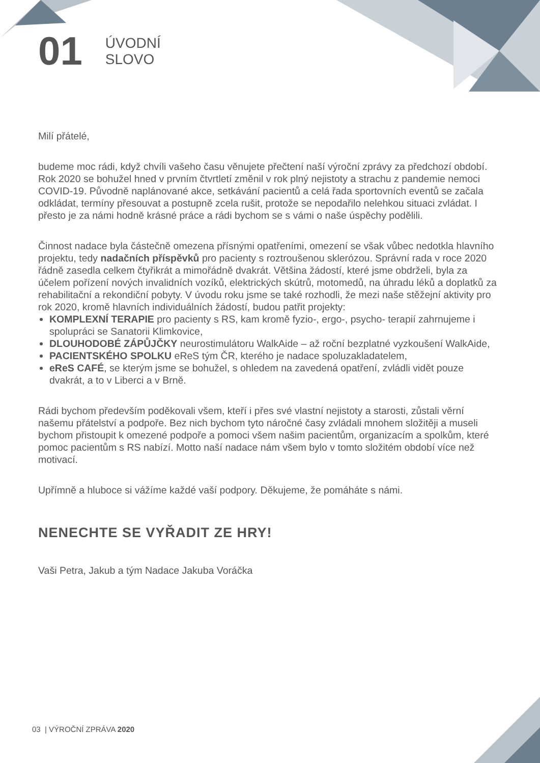01
ÚVODNÍ
SLOVO
Milí přátelé,
budeme moc rádi, když chvíli vašeho času věnujete přečtení naší výroční zprávy za předchozí období. Rok 2020 se bohužel hned v prvním čtvrtletí změnil v rok plný nejistoty a strachu z pandemie nemoci COVID-19. Původně naplánované akce, setkávání pacientů a celá řada sportovních eventů se začala odkládat, termíny přesouvat a postupně zcela rušit, protože se nepodařilo nelehkou situaci zvládat. I přesto je za námi hodně krásné práce a rádi bychom se s vámi o naše úspěchy podělili.
Činnost nadace byla částečně omezena přísnými opatřeními, omezení se však vůbec nedotkla hlavního projektu, tedy nadačních příspěvků pro pacienty s roztroušenou sklerózou. Správní rada v roce 2020 řádně zasedla celkem čtyřikrát a mimořádně dvakrát. Většina žádostí, které jsme obdrželi, byla za účelem pořízení nových invalidních vozíků, elektrických skútrů, motomedů, na úhradu léků a doplatků za rehabilitační a rekondiční pobyty. V úvodu roku jsme se také rozhodli, že mezi naše stěžejní aktivity pro rok 2020, kromě hlavních individuálních žádostí, budou patřit projekty:
KOMPLEXNÍ TERAPIE pro pacienty s RS, kam kromě fyzio-, ergo-, psycho- terapií zahrnujeme i spolupráci se Sanatorii Klimkovice,
DLOUHODOBÉ ZÁPŮJČKY neurostimulátoru WalkAide – až roční bezplatné vyzkoušení WalkAide,
PACIENTSKÉHO SPOLKU eReS tým ČR, kterého je nadace spoluzakladatelem,
eReS CAFÉ, se kterým jsme se bohužel, s ohledem na zavedená opatření, zvládli vidět pouze dvakrát, a to v Liberci a v Brně.
Rádi bychom především poděkovali všem, kteří i přes své vlastní nejistoty a starosti, zůstali věrní našemu přátelství a podpoře. Bez nich bychom tyto náročné časy zvládali mnohem složitěji a museli bychom přistoupit k omezené podpoře a pomoci všem našim pacientům, organizacím a spolkům, které pomoc pacientům s RS nabízí. Motto naší nadace nám všem bylo v tomto složitém období více než motivací.
Upřímně a hluboce si vážíme každé vaší podpory. Děkujeme, že pomáháte s námi.
NENECHTE SE VYŘADIT ZE HRY!
Vaši Petra, Jakub a tým Nadace Jakuba Voráčka
03 | VÝROČNÍ ZPRÁVA 2020